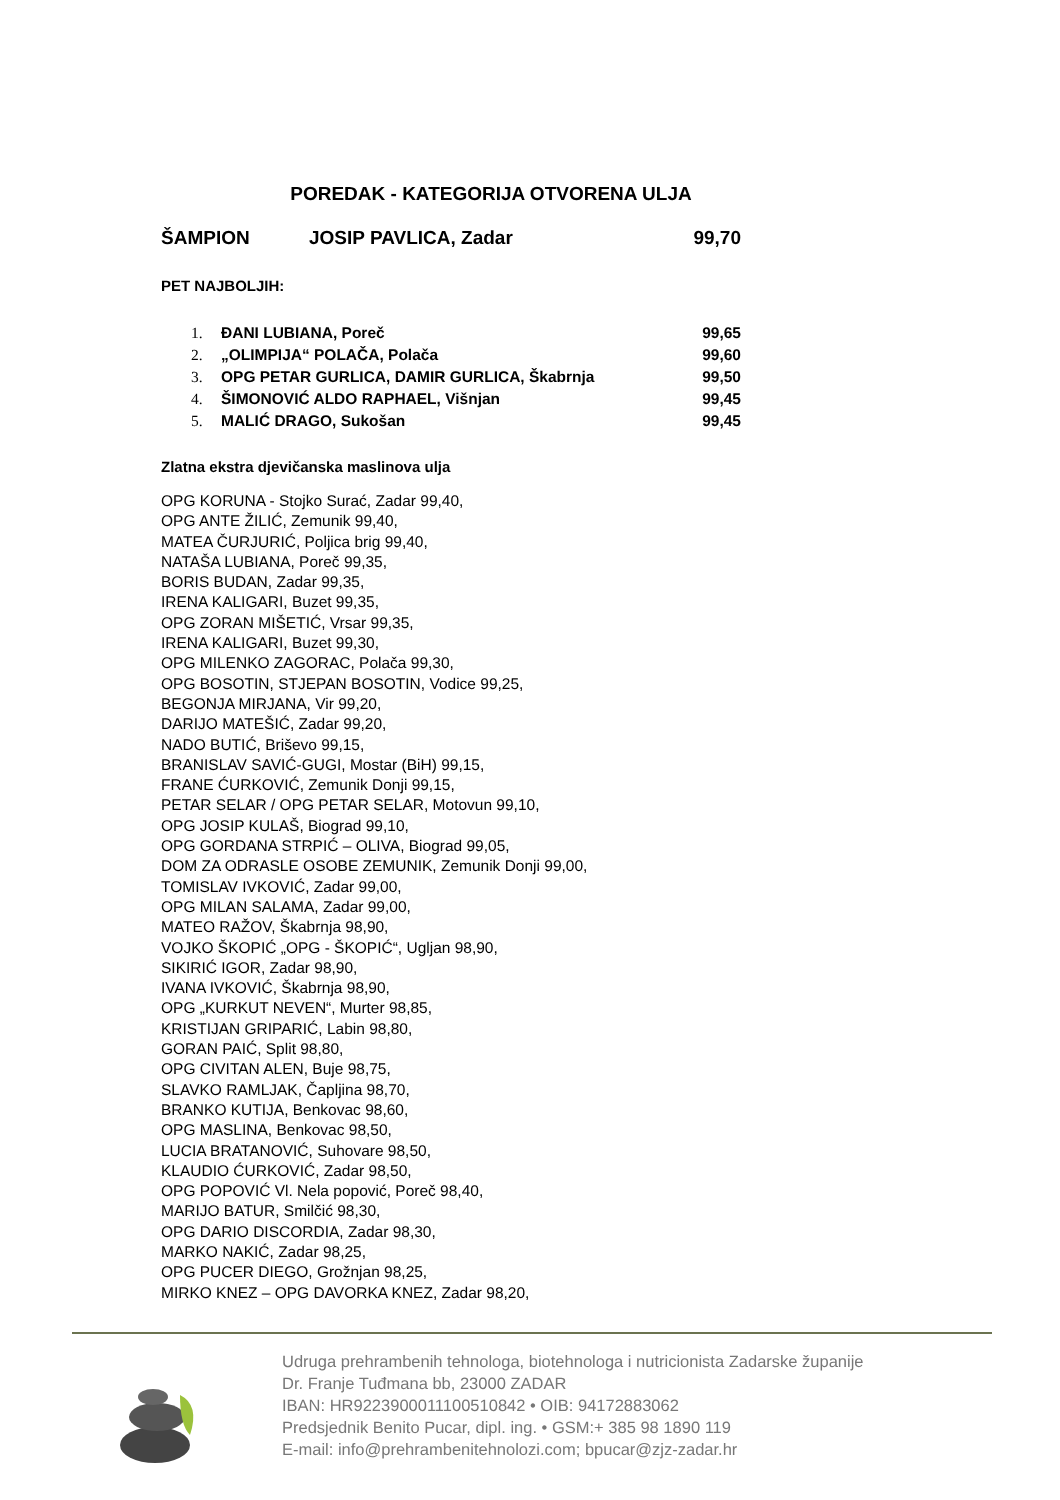POREDAK - KATEGORIJA OTVORENA ULJA
ŠAMPION JOSIP PAVLICA, Zadar 99,70
PET NAJBOLJIH:
| 1. | ĐANI LUBIANA, Poreč | 99,65 |
| 2. | „OLIMPIJA“ POLAČA, Polača | 99,60 |
| 3. | OPG PETAR GURLICA, DAMIR GURLICA, Škabrnja | 99,50 |
| 4. | ŠIMONOVIĆ ALDO RAPHAEL, Višnjan | 99,45 |
| 5. | MALIĆ DRAGO, Sukošan | 99,45 |
Zlatna ekstra djevičanska maslinova ulja
OPG KORUNA - Stojko Surać, Zadar 99,40,
OPG ANTE ŽILIĆ, Zemunik 99,40,
MATEA ČURJURIĆ, Poljica brig 99,40,
NATAŠA LUBIANA, Poreč 99,35,
BORIS BUDAN, Zadar 99,35,
IRENA KALIGARI, Buzet 99,35,
OPG ZORAN MIŠETIĆ, Vrsar 99,35,
IRENA KALIGARI, Buzet 99,30,
OPG MILENKO ZAGORAC, Polača 99,30,
OPG BOSOTIN, STJEPAN BOSOTIN, Vodice 99,25,
BEGONJA MIRJANA, Vir 99,20,
DARIJO MATEŠIĆ, Zadar 99,20,
NADO BUTIĆ, Briševo 99,15,
BRANISLAV SAVIĆ-GUGI, Mostar (BiH) 99,15,
FRANE ĆURKOVIĆ, Zemunik Donji 99,15,
PETAR SELAR / OPG PETAR SELAR, Motovun 99,10,
OPG JOSIP KULAŠ, Biograd 99,10,
OPG GORDANA STRPIĆ – OLIVA, Biograd 99,05,
DOM ZA ODRASLE OSOBE ZEMUNIK, Zemunik Donji 99,00,
TOMISLAV IVKOVIĆ, Zadar 99,00,
OPG MILAN SALAMA, Zadar 99,00,
MATEO RAŽOV, Škabrnja 98,90,
VOJKO ŠKOPIĆ „OPG - ŠKOPIĆ“, Ugljan 98,90,
SIKIRIĆ IGOR, Zadar 98,90,
IVANA IVKOVIĆ, Škabrnja 98,90,
OPG „KURKUT NEVEN“, Murter 98,85,
KRISTIJAN GRIPARIĆ, Labin 98,80,
GORAN PAIĆ, Split 98,80,
OPG CIVITAN ALEN, Buje 98,75,
SLAVKO RAMLJAK, Čapljina 98,70,
BRANKO KUTIJA, Benkovac 98,60,
OPG MASLINA, Benkovac 98,50,
LUCIA BRATANOVIĆ, Suhovare 98,50,
KLAUDIO ĆURKOVIĆ, Zadar 98,50,
OPG POPOVIĆ Vl. Nela popović, Poreč 98,40,
MARIJO BATUR, Smilčić 98,30,
OPG DARIO DISCORDIA, Zadar 98,30,
MARKO NAKIĆ, Zadar 98,25,
OPG PUCER DIEGO, Grožnjan 98,25,
MIRKO KNEZ – OPG DAVORKA KNEZ, Zadar 98,20,
Udruga prehrambenih tehnologa, biotehnologa i nutricionista Zadarske županije
Dr. Franje Tuđmana bb, 23000 ZADAR
IBAN: HR9223900011100510842 • OIB: 94172883062
Predsjednik Benito Pucar, dipl. ing. • GSM:+ 385 98 1890 119
E-mail: info@prehrambenitehnolozi.com; bpucar@zjz-zadar.hr